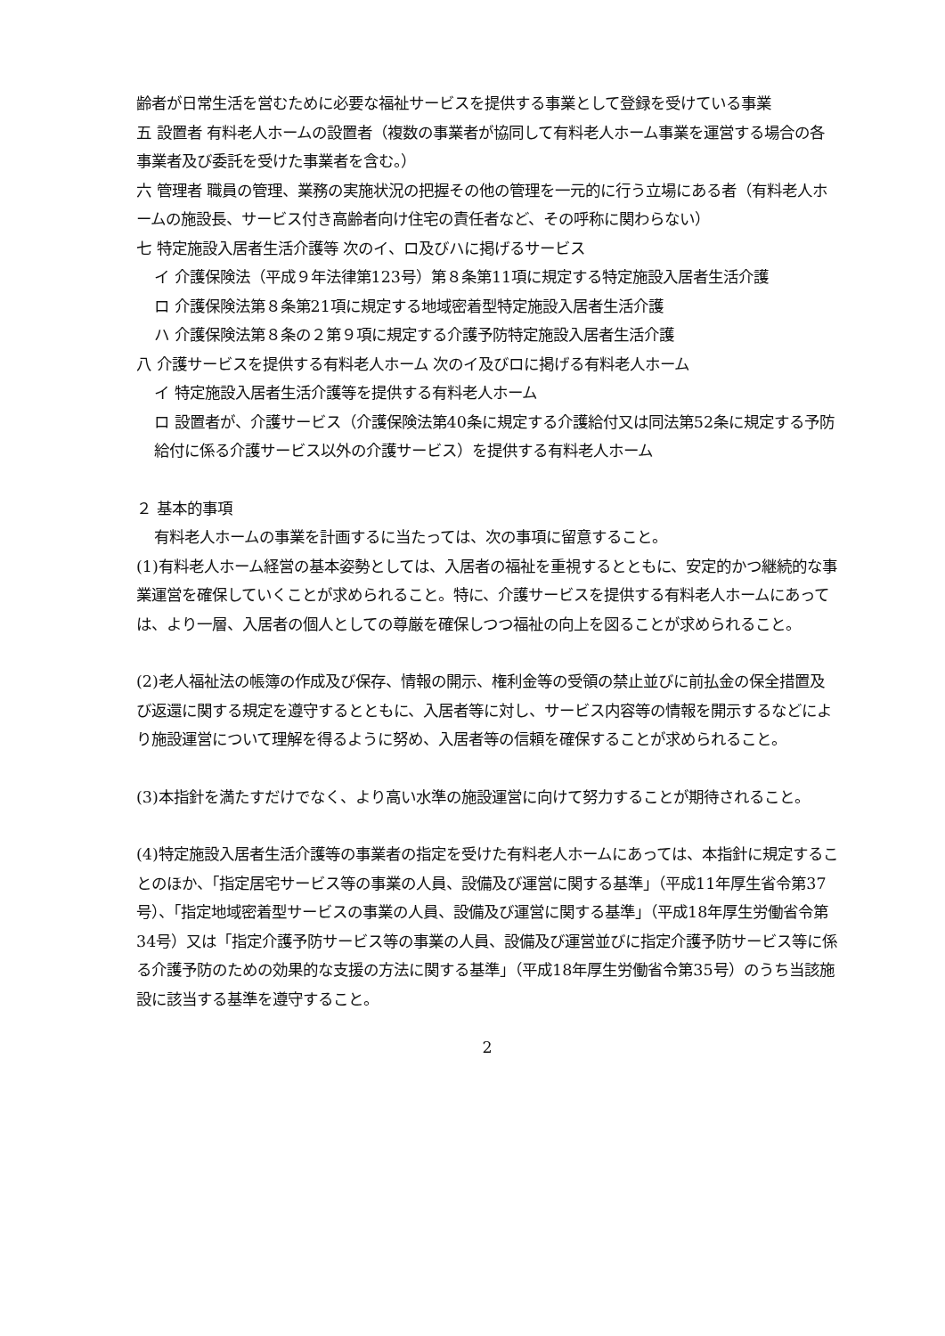齢者が日常生活を営むために必要な福祉サービスを提供する事業として登録を受けている事業
五 設置者 有料老人ホームの設置者（複数の事業者が協同して有料老人ホーム事業を運営する場合の各事業者及び委託を受けた事業者を含む。）
六 管理者 職員の管理、業務の実施状況の把握その他の管理を一元的に行う立場にある者（有料老人ホームの施設長、サービス付き高齢者向け住宅の責任者など、その呼称に関わらない）
七 特定施設入居者生活介護等 次のイ、ロ及びハに掲げるサービス
イ 介護保険法（平成９年法律第123号）第８条第11項に規定する特定施設入居者生活介護
ロ 介護保険法第８条第21項に規定する地域密着型特定施設入居者生活介護
ハ 介護保険法第８条の２第９項に規定する介護予防特定施設入居者生活介護
八 介護サービスを提供する有料老人ホーム 次のイ及びロに掲げる有料老人ホーム
イ 特定施設入居者生活介護等を提供する有料老人ホーム
ロ 設置者が、介護サービス（介護保険法第40条に規定する介護給付又は同法第52条に規定する予防給付に係る介護サービス以外の介護サービス）を提供する有料老人ホーム
２ 基本的事項
有料老人ホームの事業を計画するに当たっては、次の事項に留意すること。
(1)有料老人ホーム経営の基本姿勢としては、入居者の福祉を重視するとともに、安定的かつ継続的な事業運営を確保していくことが求められること。特に、介護サービスを提供する有料老人ホームにあっては、より一層、入居者の個人としての尊厳を確保しつつ福祉の向上を図ることが求められること。
(2)老人福祉法の帳簿の作成及び保存、情報の開示、権利金等の受領の禁止並びに前払金の保全措置及び返還に関する規定を遵守するとともに、入居者等に対し、サービス内容等の情報を開示するなどにより施設運営について理解を得るように努め、入居者等の信頼を確保することが求められること。
(3)本指針を満たすだけでなく、より高い水準の施設運営に向けて努力することが期待されること。
(4)特定施設入居者生活介護等の事業者の指定を受けた有料老人ホームにあっては、本指針に規定することのほか、「指定居宅サービス等の事業の人員、設備及び運営に関する基準」（平成11年厚生省令第37号）、「指定地域密着型サービスの事業の人員、設備及び運営に関する基準」（平成18年厚生労働省令第34号）又は「指定介護予防サービス等の事業の人員、設備及び運営並びに指定介護予防サービス等に係る介護予防のための効果的な支援の方法に関する基準」（平成18年厚生労働省令第35号）のうち当該施設に該当する基準を遵守すること。
2